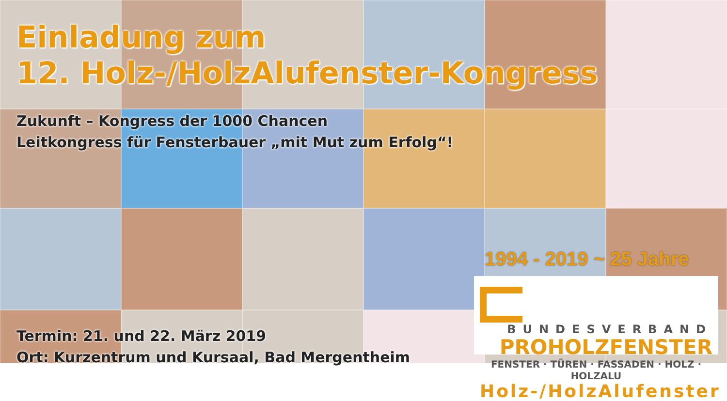Einladung zum
12. Holz-/HolzAlufenster-Kongress
Zukunft – Kongress der 1000 Chancen
Leitkongress für Fensterbauer „mit Mut zum Erfolg“!
Termin: 21. und 22. März 2019
Ort: Kurzentrum und Kursaal, Bad Mergentheim
1994 - 2019 ~ 25 Jahre
BUNDESVERBAND
PROHOLZFENSTER
FENSTER · TÜREN · FASSADEN · HOLZ · HOLZALU
Holz-/HolzAlufenster